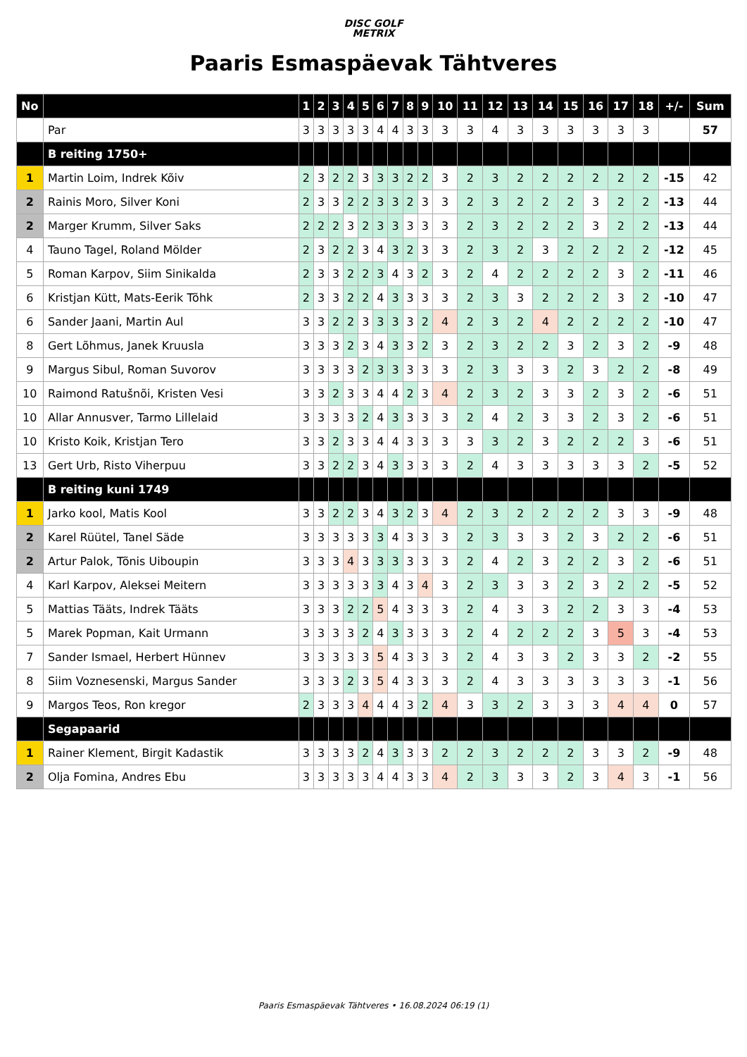DISC GOLF
METRIX
Paaris Esmaspäevak Tähtveres
| No | | 1 | 2 | 3 | 4 | 5 | 6 | 7 | 8 | 9 | 10 | 11 | 12 | 13 | 14 | 15 | 16 | 17 | 18 | +/- | Sum |
| --- | --- | --- | --- | --- | --- | --- | --- | --- | --- | --- | --- | --- | --- | --- | --- | --- | --- | --- | --- | --- | --- |
| | Par | 3 | 3 | 3 | 3 | 3 | 4 | 4 | 3 | 3 | 3 | 3 | 4 | 3 | 3 | 3 | 3 | 3 | 3 | | 57 |
| | B reiting 1750+ | | | | | | | | | | | | | | | | | | | | |
| 1 | Martin Loim, Indrek Kõiv | 2 | 3 | 2 | 2 | 3 | 3 | 3 | 2 | 2 | 3 | 2 | 3 | 2 | 2 | 2 | 2 | 2 | 2 | -15 | 42 |
| 2 | Rainis Moro, Silver Koni | 2 | 3 | 3 | 2 | 2 | 3 | 3 | 2 | 3 | 3 | 2 | 3 | 2 | 2 | 2 | 3 | 2 | 2 | -13 | 44 |
| 2 | Marger Krumm, Silver Saks | 2 | 2 | 2 | 3 | 2 | 3 | 3 | 3 | 3 | 3 | 2 | 3 | 2 | 2 | 2 | 3 | 2 | 2 | -13 | 44 |
| 4 | Tauno Tagel, Roland Mölder | 2 | 3 | 2 | 2 | 3 | 4 | 3 | 2 | 3 | 3 | 2 | 3 | 2 | 3 | 2 | 2 | 2 | 2 | -12 | 45 |
| 5 | Roman Karpov, Siim Sinikalda | 2 | 3 | 3 | 2 | 2 | 3 | 4 | 3 | 2 | 3 | 2 | 4 | 2 | 2 | 2 | 2 | 3 | 2 | -11 | 46 |
| 6 | Kristjan Kütt, Mats-Eerik Tõhk | 2 | 3 | 3 | 2 | 2 | 4 | 3 | 3 | 3 | 3 | 2 | 3 | 3 | 2 | 2 | 2 | 3 | 2 | -10 | 47 |
| 6 | Sander Jaani, Martin Aul | 3 | 3 | 2 | 2 | 3 | 3 | 3 | 3 | 2 | 4 | 2 | 3 | 2 | 4 | 2 | 2 | 2 | 2 | -10 | 47 |
| 8 | Gert Lõhmus, Janek Kruusla | 3 | 3 | 3 | 2 | 3 | 4 | 3 | 3 | 2 | 3 | 2 | 3 | 2 | 2 | 3 | 2 | 3 | 2 | -9 | 48 |
| 9 | Margus Sibul, Roman Suvorov | 3 | 3 | 3 | 3 | 2 | 3 | 3 | 3 | 3 | 3 | 2 | 3 | 3 | 3 | 2 | 3 | 2 | 2 | -8 | 49 |
| 10 | Raimond Ratušnõi, Kristen Vesi | 3 | 3 | 2 | 3 | 3 | 4 | 4 | 2 | 3 | 4 | 2 | 3 | 2 | 3 | 3 | 2 | 3 | 2 | -6 | 51 |
| 10 | Allar Annusver, Tarmo Lillelaid | 3 | 3 | 3 | 3 | 2 | 4 | 3 | 3 | 3 | 3 | 2 | 4 | 2 | 3 | 3 | 2 | 3 | 2 | -6 | 51 |
| 10 | Kristo Koik, Kristjan Tero | 3 | 3 | 2 | 3 | 3 | 4 | 4 | 3 | 3 | 3 | 3 | 3 | 2 | 3 | 2 | 2 | 2 | 3 | -6 | 51 |
| 13 | Gert Urb, Risto Viherpuu | 3 | 3 | 2 | 2 | 3 | 4 | 3 | 3 | 3 | 3 | 2 | 4 | 3 | 3 | 3 | 3 | 3 | 2 | -5 | 52 |
| | B reiting kuni 1749 | | | | | | | | | | | | | | | | | | | | |
| 1 | Jarko kool, Matis Kool | 3 | 3 | 2 | 2 | 3 | 4 | 3 | 2 | 3 | 4 | 2 | 3 | 2 | 2 | 2 | 2 | 3 | 3 | -9 | 48 |
| 2 | Karel Rüütel, Tanel Säde | 3 | 3 | 3 | 3 | 3 | 3 | 4 | 3 | 3 | 3 | 2 | 3 | 3 | 3 | 2 | 3 | 2 | 2 | -6 | 51 |
| 2 | Artur Palok, Tõnis Uiboupin | 3 | 3 | 3 | 4 | 3 | 3 | 3 | 3 | 3 | 3 | 2 | 4 | 2 | 3 | 2 | 2 | 3 | 2 | -6 | 51 |
| 4 | Karl Karpov, Aleksei Meitern | 3 | 3 | 3 | 3 | 3 | 3 | 4 | 3 | 4 | 3 | 2 | 3 | 3 | 3 | 2 | 3 | 2 | 2 | -5 | 52 |
| 5 | Mattias Tääts, Indrek Tääts | 3 | 3 | 3 | 2 | 2 | 5 | 4 | 3 | 3 | 3 | 2 | 4 | 3 | 3 | 2 | 2 | 3 | 3 | -4 | 53 |
| 5 | Marek Popman, Kait Urmann | 3 | 3 | 3 | 3 | 2 | 4 | 3 | 3 | 3 | 3 | 2 | 4 | 2 | 2 | 2 | 3 | 5 | 3 | -4 | 53 |
| 7 | Sander Ismael, Herbert Hünnev | 3 | 3 | 3 | 3 | 3 | 5 | 4 | 3 | 3 | 3 | 2 | 4 | 3 | 3 | 2 | 3 | 3 | 2 | -2 | 55 |
| 8 | Siim Voznesenski, Margus Sander | 3 | 3 | 3 | 2 | 3 | 5 | 4 | 3 | 3 | 3 | 2 | 4 | 3 | 3 | 3 | 3 | 3 | 3 | -1 | 56 |
| 9 | Margos Teos, Ron kregor | 2 | 3 | 3 | 3 | 4 | 4 | 4 | 3 | 2 | 4 | 3 | 3 | 2 | 3 | 3 | 3 | 4 | 4 | 0 | 57 |
| | Segapaarid | | | | | | | | | | | | | | | | | | | | |
| 1 | Rainer Klement, Birgit Kadastik | 3 | 3 | 3 | 3 | 2 | 4 | 3 | 3 | 3 | 2 | 2 | 3 | 2 | 2 | 2 | 3 | 3 | 2 | -9 | 48 |
| 2 | Olja Fomina, Andres Ebu | 3 | 3 | 3 | 3 | 3 | 4 | 4 | 3 | 3 | 4 | 2 | 3 | 3 | 3 | 2 | 3 | 4 | 3 | -1 | 56 |
Paaris Esmaspäevak Tähtveres • 16.08.2024 06:19 (1)